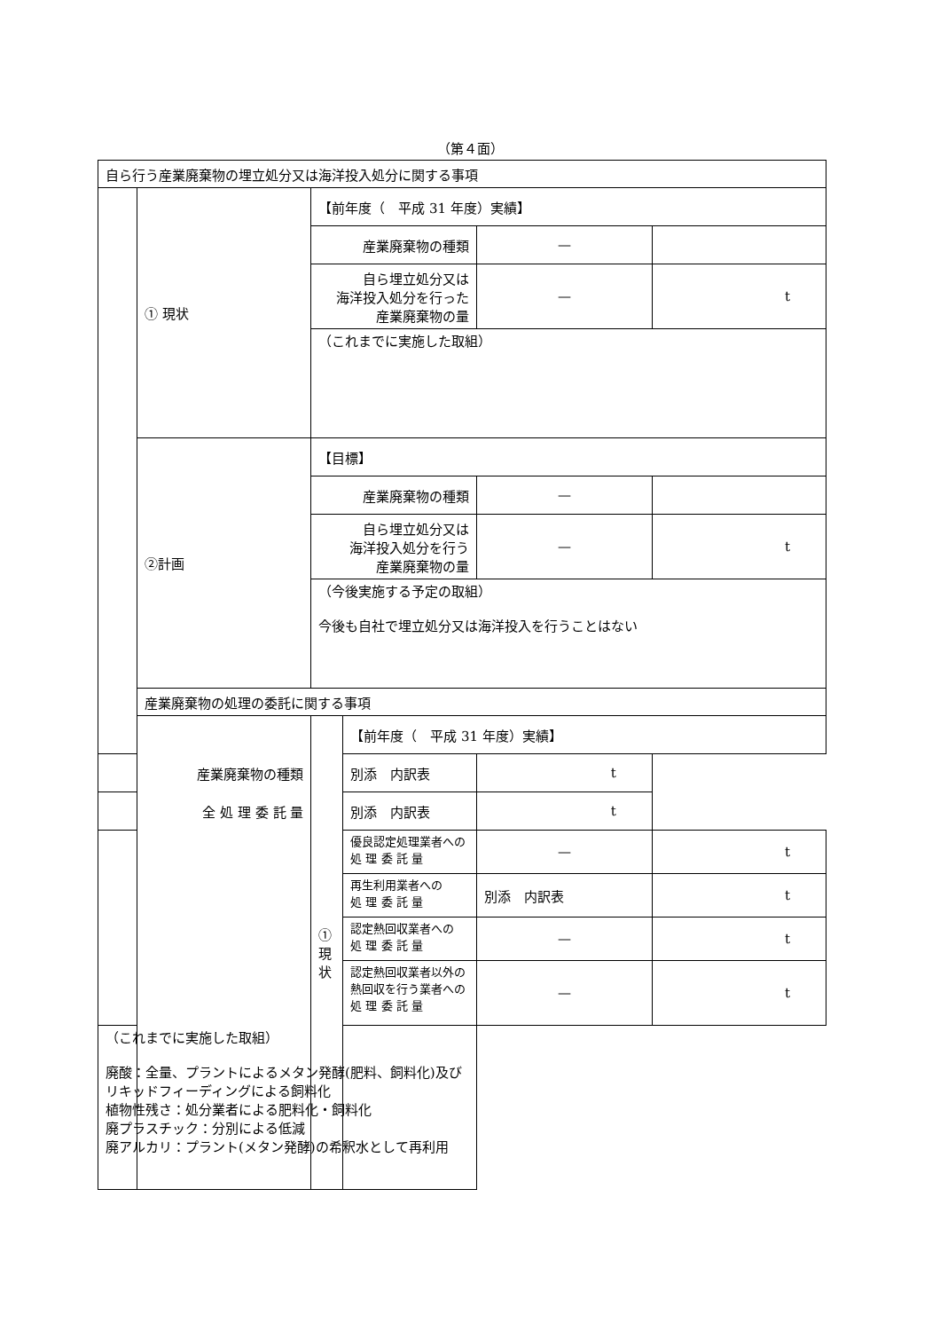（第４面）
| 自ら行う産業廃棄物の埋立処分又は海洋投入処分に関する事項 | | | | | |
| | ① 現状 | 【前年度（ 平成 31 年度）実績】 | | | |
| | | 産業廃棄物の種類 | | — | |
| | | 自ら埋立処分又は 海洋投入処分を行った 産業廃棄物の量 | | — | t |
| | | （これまでに実施した取組） | | | |
| | ②計画 | 【目標】 | | | |
| | | 産業廃棄物の種類 | | — | |
| | | 自ら埋立処分又は 海洋投入処分を行う 産業廃棄物の量 | | — | t |
| | | （今後実施する予定の取組） 今後も自社で埋立処分又は海洋投入を行うことはない | | | |
| | 産業廃棄物の処理の委託に関する事項 | | | | |
| | | ① 現状 | 【前年度（ 平成 31 年度）実績】 | | |
| 産業廃棄物の種類 | | | 別添 内訳表 | t | |
| 全 処 理 委 託 量 | | | 別添 内訳表 | t | |
| | | | 優良認定処理業者への 処 理 委 託 量 | — | t |
| | | | 再生利用業者への 処 理 委 託 量 | 別添 内訳表 | t |
| | | | 認定熱回収業者への 処 理 委 託 量 | — | t |
| | | | 認定熱回収業者以外の 熱回収を行う業者への 処 理 委 託 量 | — | t |
| （これまでに実施した取組） 廃酸：全量、プラントによるメタン発酵(肥料、飼料化)及びリキッドフィーディングによる飼料化 植物性残さ：処分業者による肥料化・飼料化 廃プラスチック：分別による低減 廃アルカリ：プラント(メタン発酵)の希釈水として再利用 | | | | | |